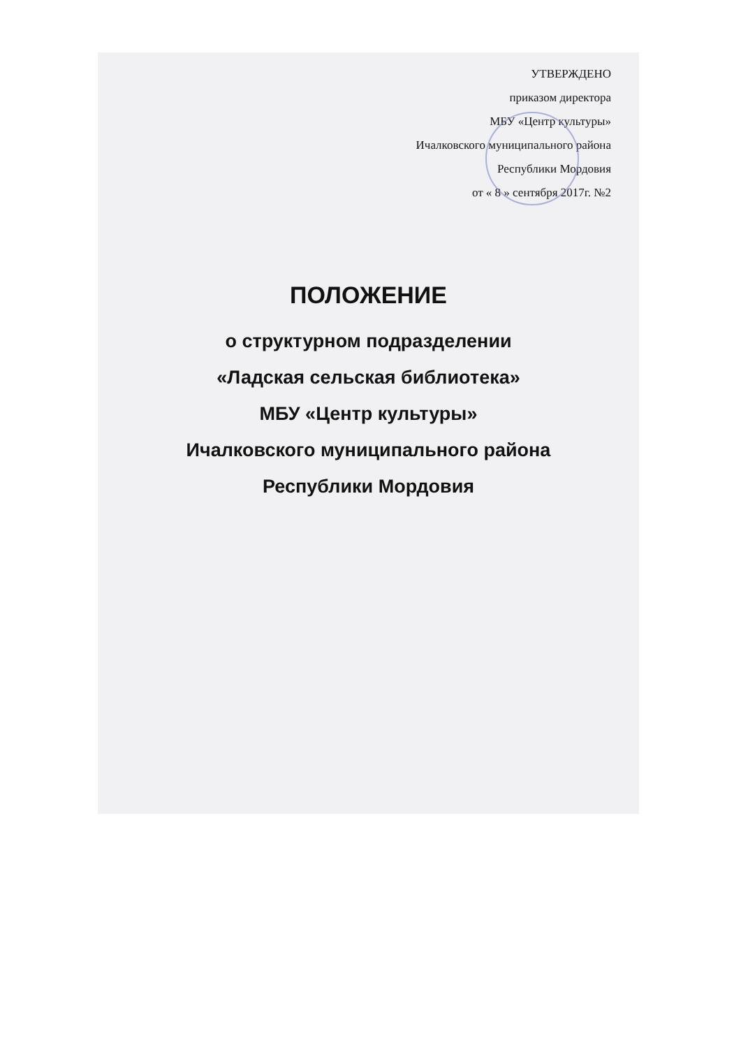УТВЕРЖДЕНО
приказом директора
МБУ «Центр культуры»
Ичалковского муниципального района
Республики Мордовия
от « 8 » сентября 2017г. №2
ПОЛОЖЕНИЕ
о структурном подразделении
«Ладская сельская библиотека»
МБУ «Центр культуры»
Ичалковского муниципального района
Республики Мордовия